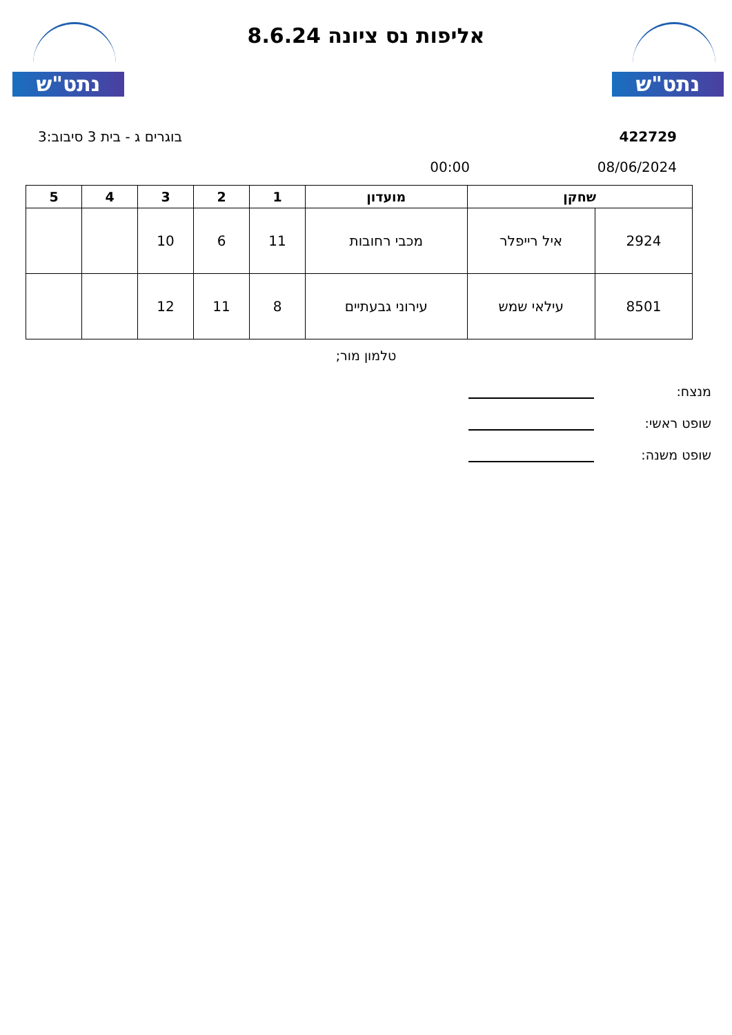נתט"ש נתט"ש
אליפות נס ציונה 8.6.24
422729 בוגרים ג - בית 3 סיבוב:3
08/06/2024 00:00
| שחקן | | מועדון | 1 | 2 | 3 | 4 | 5 |
| --- | --- | --- | --- | --- | --- | --- | --- |
| 2924 | איל רייפלר | מכבי רחובות | 11 | 6 | 10 | | |
| 8501 | עילאי שמש | עירוני גבעתיים | 8 | 11 | 12 | | |
טלמון מור;
מנצח:
שופט ראשי:
שופט משנה: